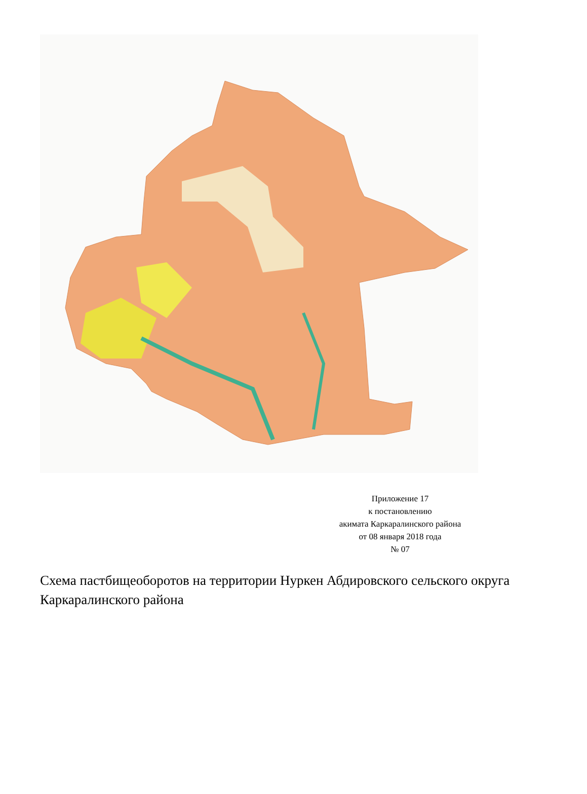Приложение 17
к постановлению
акимата Каркаралинского района
от 08 января 2018 года
№ 07
Схема пастбищеоборотов на территории Нуркен Абдировского сельского округа Каркаралинского района